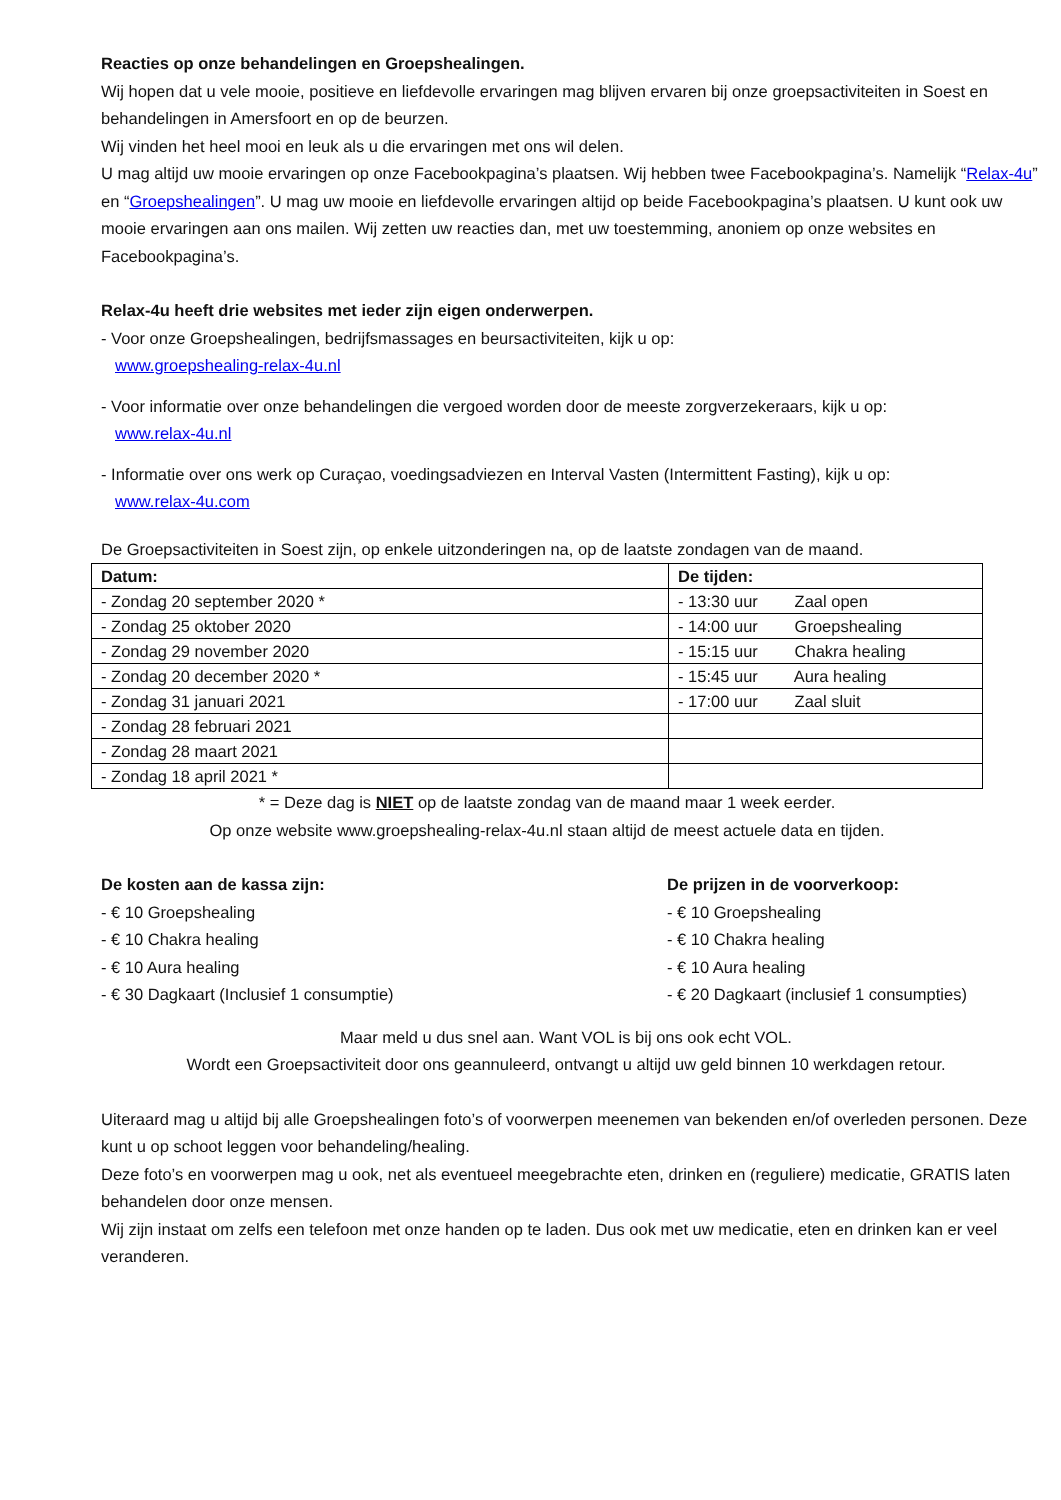Reacties op onze behandelingen en Groepshealingen.
Wij hopen dat u vele mooie, positieve en liefdevolle ervaringen mag blijven ervaren bij onze groepsactiviteiten in Soest en behandelingen in Amersfoort en op de beurzen.
Wij vinden het heel mooi en leuk als u die ervaringen met ons wil delen.
U mag altijd uw mooie ervaringen op onze Facebookpagina’s plaatsen. Wij hebben twee Facebookpagina’s. Namelijk “Relax-4u” en “Groepshealingen”. U mag uw mooie en liefdevolle ervaringen altijd op beide Facebookpagina’s plaatsen. U kunt ook uw mooie ervaringen aan ons mailen. Wij zetten uw reacties dan, met uw toestemming, anoniem op onze websites en Facebookpagina’s.
Relax-4u heeft drie websites met ieder zijn eigen onderwerpen.
- Voor onze Groepshealingen, bedrijfsmassages en beursactiviteiten, kijk u op:
www.groepshealing-relax-4u.nl
- Voor informatie over onze behandelingen die vergoed worden door de meeste zorgverzekeraars, kijk u op:
www.relax-4u.nl
- Informatie over ons werk op Curaçao, voedingsadviezen en Interval Vasten (Intermittent Fasting), kijk u op:
www.relax-4u.com
De Groepsactiviteiten in Soest zijn, op enkele uitzonderingen na, op de laatste zondagen van de maand.
| Datum: | De tijden: |
| --- | --- |
| - Zondag 20 september 2020 * | - 13:30 uur Zaal open |
| - Zondag 25 oktober 2020 | - 14:00 uur Groepshealing |
| - Zondag 29 november 2020 | - 15:15 uur Chakra healing |
| - Zondag 20 december 2020 * | - 15:45 uur Aura healing |
| - Zondag 31 januari 2021 | - 17:00 uur Zaal sluit |
| - Zondag 28 februari 2021 | |
| - Zondag 28 maart 2021 | |
| - Zondag 18 april 2021 * | |
* = Deze dag is NIET op de laatste zondag van de maand maar 1 week eerder.
Op onze website www.groepshealing-relax-4u.nl staan altijd de meest actuele data en tijden.
De kosten aan de kassa zijn:
- € 10 Groepshealing
- € 10 Chakra healing
- € 10 Aura healing
- € 30 Dagkaart (Inclusief 1 consumptie)
De prijzen in de voorverkoop:
- € 10 Groepshealing
- € 10 Chakra healing
- € 10 Aura healing
- € 20 Dagkaart (inclusief 1 consumpties)
Maar meld u dus snel aan. Want VOL is bij ons ook echt VOL.
Wordt een Groepsactiviteit door ons geannuleerd, ontvangt u altijd uw geld binnen 10 werkdagen retour.
Uiteraard mag u altijd bij alle Groepshealingen foto’s of voorwerpen meenemen van bekenden en/of overleden personen. Deze kunt u op schoot leggen voor behandeling/healing.
Deze foto’s en voorwerpen mag u ook, net als eventueel meegebrachte eten, drinken en (reguliere) medicatie, GRATIS laten behandelen door onze mensen.
Wij zijn instaat om zelfs een telefoon met onze handen op te laden. Dus ook met uw medicatie, eten en drinken kan er veel veranderen.